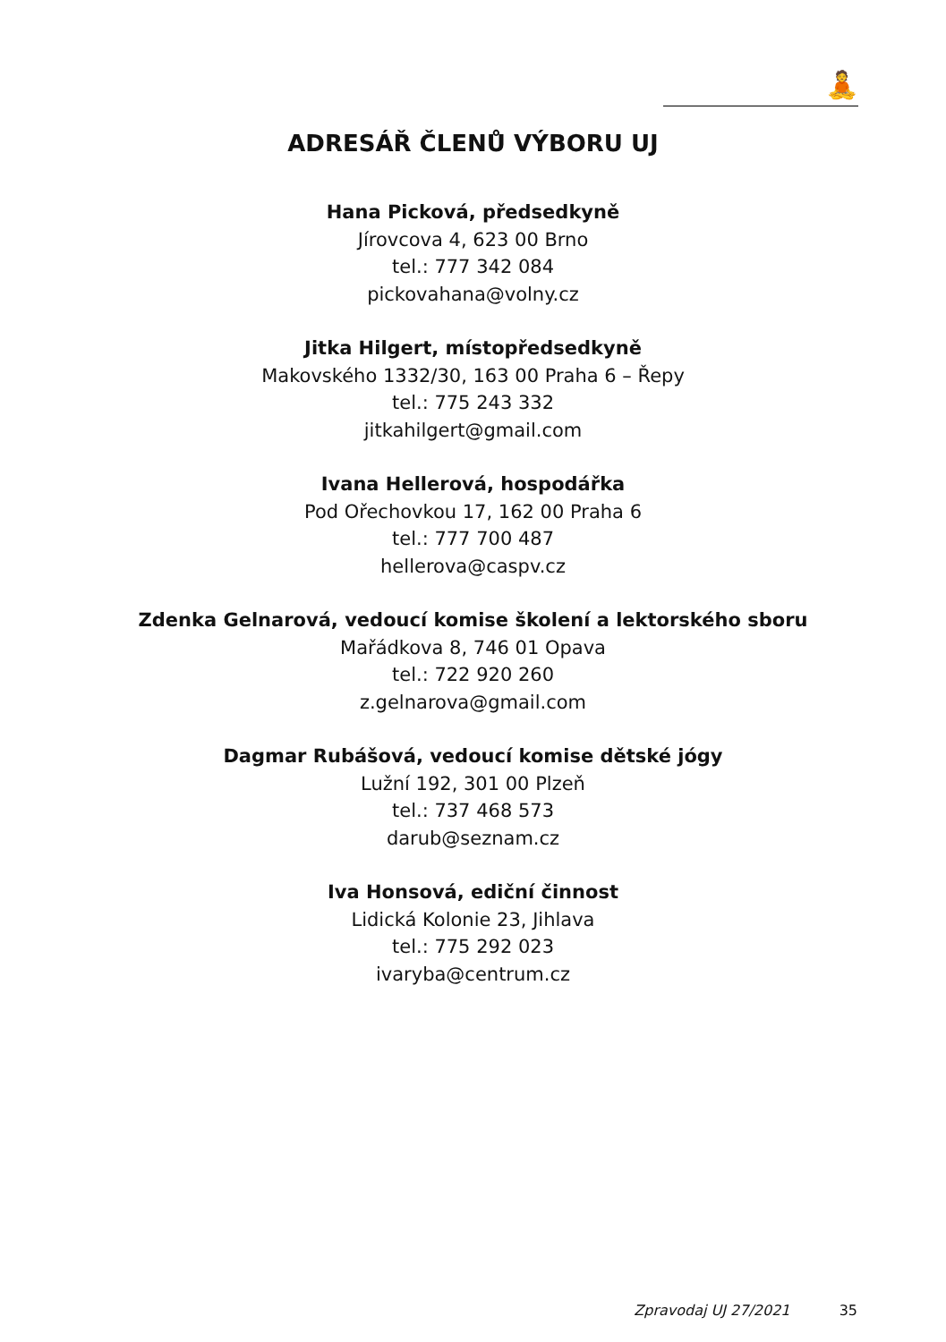🧘
ADRESÁŘ ČLENŮ VÝBORU UJ
Hana Picková, předsedkyně
Jírovcova 4, 623 00 Brno
tel.: 777 342 084
pickovahana@volny.cz
Jitka Hilgert, místopředsedkyně
Makovského 1332/30, 163 00 Praha 6 – Řepy
tel.: 775 243 332
jitkahilgert@gmail.com
Ivana Hellerová, hospodářka
Pod Ořechovkou 17, 162 00 Praha 6
tel.: 777 700 487
hellerova@caspv.cz
Zdenka Gelnarová, vedoucí komise školení a lektorského sboru
Mařádkova 8, 746 01 Opava
tel.: 722 920 260
z.gelnarova@gmail.com
Dagmar Rubášová, vedoucí komise dětské jógy
Lužní 192, 301 00 Plzeň
tel.: 737 468 573
darub@seznam.cz
Iva Honsová, ediční činnost
Lidická Kolonie 23, Jihlava
tel.: 775 292 023
ivaryba@centrum.cz
Zpravodaj UJ 27/2021 35